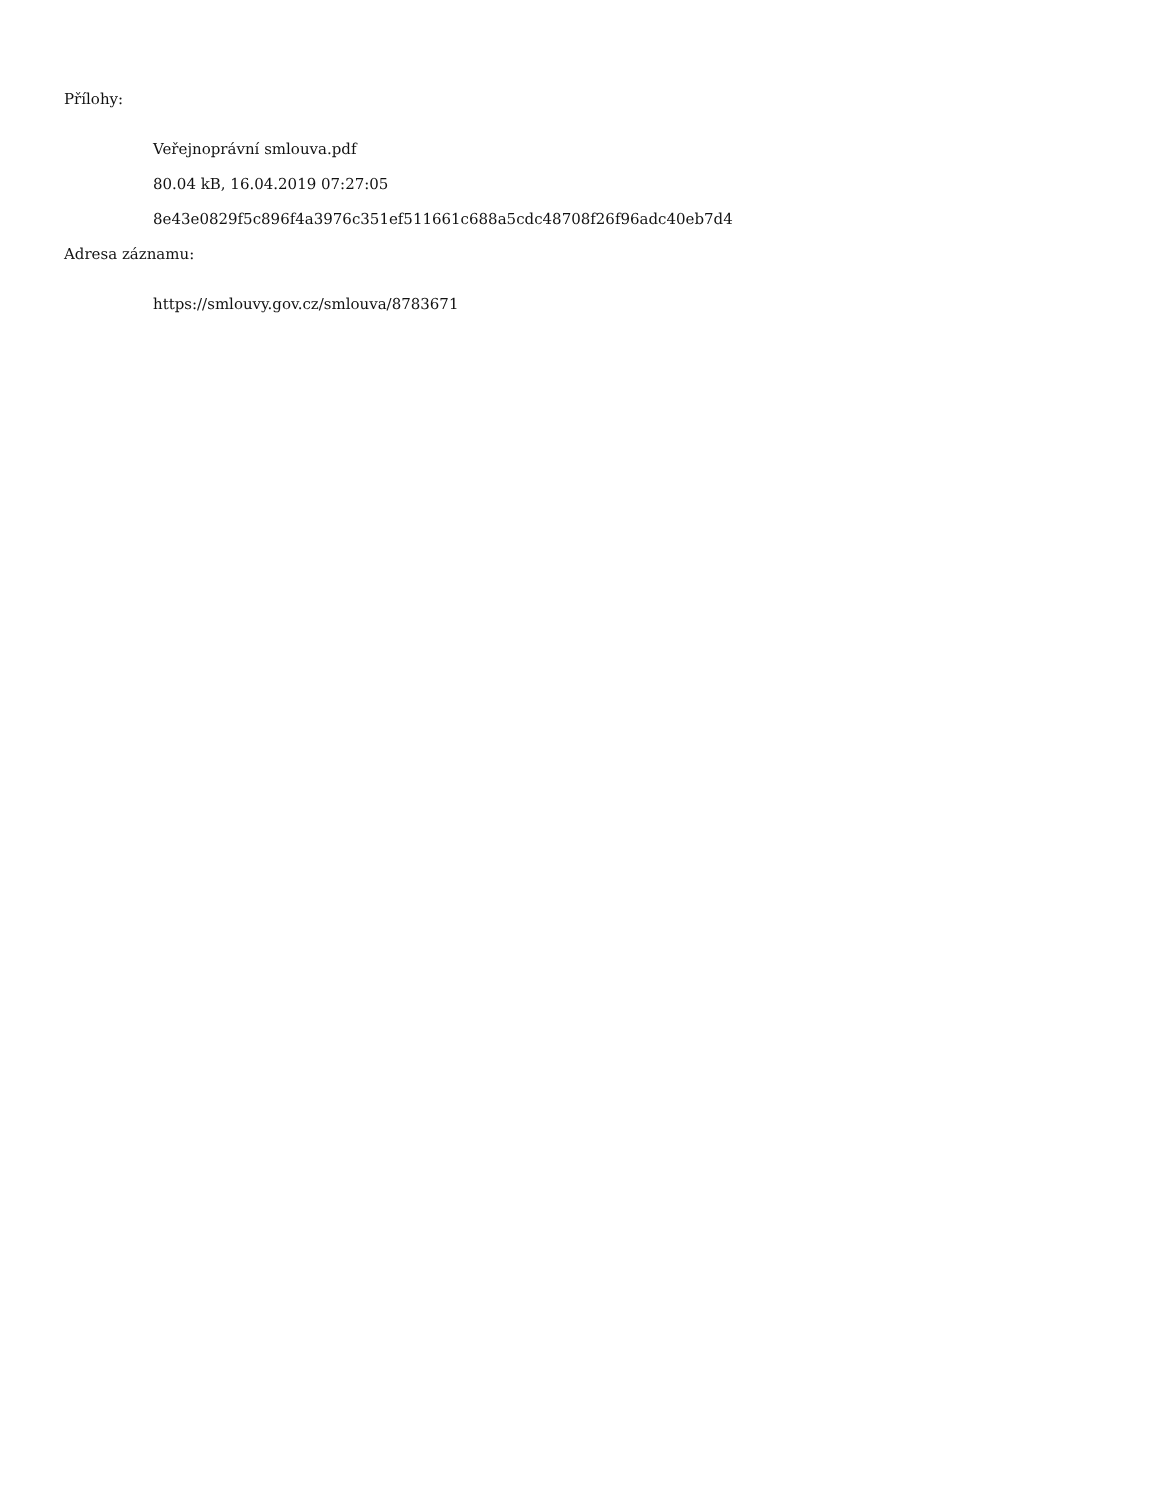Přílohy:
Veřejnoprávní smlouva.pdf
80.04 kB, 16.04.2019 07:27:05
8e43e0829f5c896f4a3976c351ef511661c688a5cdc48708f26f96adc40eb7d4
Adresa záznamu:
https://smlouvy.gov.cz/smlouva/8783671